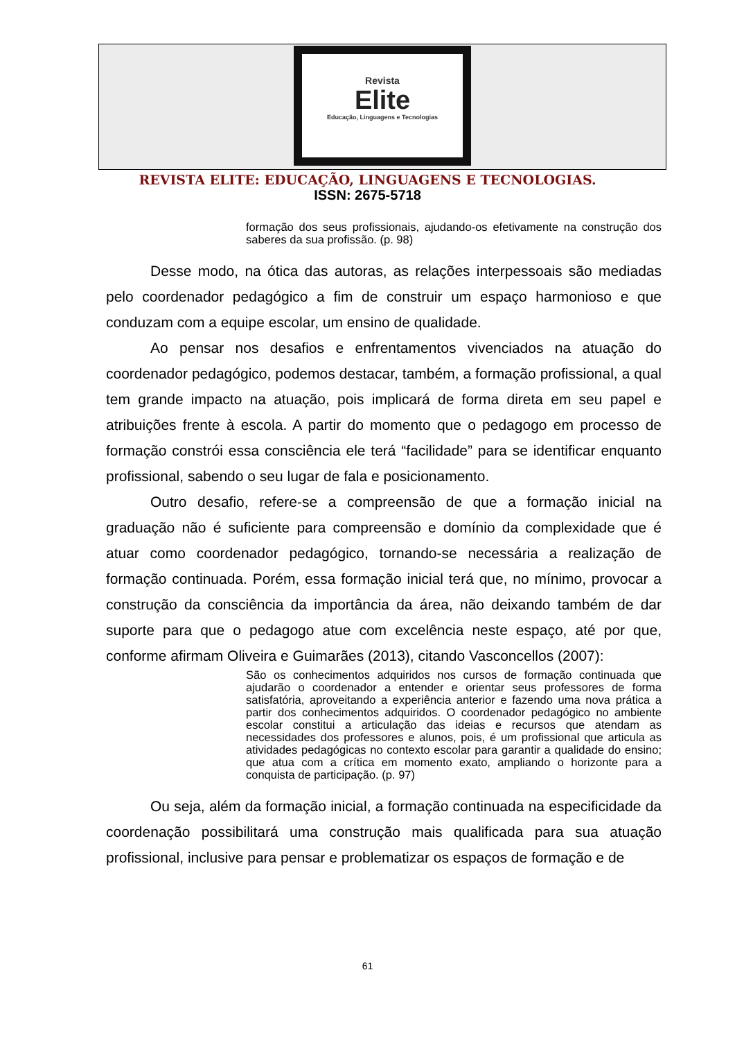Revista
Elite
Educação, Linguagens e Tecnologias
REVISTA ELITE: EDUCAÇÃO, LINGUAGENS E TECNOLOGIAS.
ISSN: 2675-5718
formação dos seus profissionais, ajudando-os efetivamente na construção dos saberes da sua profissão. (p. 98)
Desse modo, na ótica das autoras, as relações interpessoais são mediadas pelo coordenador pedagógico a fim de construir um espaço harmonioso e que conduzam com a equipe escolar, um ensino de qualidade.
Ao pensar nos desafios e enfrentamentos vivenciados na atuação do coordenador pedagógico, podemos destacar, também, a formação profissional, a qual tem grande impacto na atuação, pois implicará de forma direta em seu papel e atribuições frente à escola. A partir do momento que o pedagogo em processo de formação constrói essa consciência ele terá “facilidade” para se identificar enquanto profissional, sabendo o seu lugar de fala e posicionamento.
Outro desafio, refere-se a compreensão de que a formação inicial na graduação não é suficiente para compreensão e domínio da complexidade que é atuar como coordenador pedagógico, tornando-se necessária a realização de formação continuada. Porém, essa formação inicial terá que, no mínimo, provocar a construção da consciência da importância da área, não deixando também de dar suporte para que o pedagogo atue com excelência neste espaço, até por que, conforme afirmam Oliveira e Guimarães (2013), citando Vasconcellos (2007):
São os conhecimentos adquiridos nos cursos de formação continuada que ajudarão o coordenador a entender e orientar seus professores de forma satisfatória, aproveitando a experiência anterior e fazendo uma nova prática a partir dos conhecimentos adquiridos. O coordenador pedagógico no ambiente escolar constitui a articulação das ideias e recursos que atendam as necessidades dos professores e alunos, pois, é um profissional que articula as atividades pedagógicas no contexto escolar para garantir a qualidade do ensino; que atua com a crítica em momento exato, ampliando o horizonte para a conquista de participação. (p. 97)
Ou seja, além da formação inicial, a formação continuada na especificidade da coordenação possibilitará uma construção mais qualificada para sua atuação profissional, inclusive para pensar e problematizar os espaços de formação e de
61